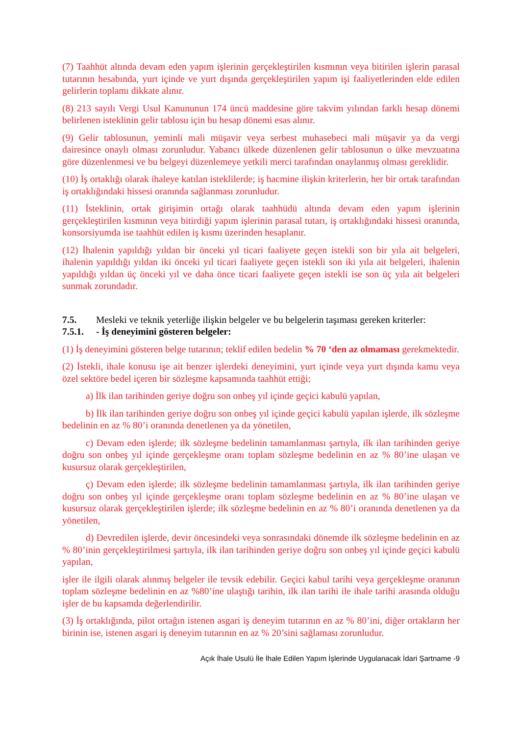(7) Taahhüt altında devam eden yapım işlerinin gerçekleştirilen kısmının veya bitirilen işlerin parasal tutarının hesabında, yurt içinde ve yurt dışında gerçekleştirilen yapım işi faaliyetlerinden elde edilen gelirlerin toplamı dikkate alınır.
(8) 213 sayılı Vergi Usul Kanununun 174 üncü maddesine göre takvim yılından farklı hesap dönemi belirlenen isteklinin gelir tablosu için bu hesap dönemi esas alınır.
(9) Gelir tablosunun, yeminli mali müşavir veya serbest muhasebeci mali müşavir ya da vergi dairesince onaylı olması zorunludur. Yabancı ülkede düzenlenen gelir tablosunun o ülke mevzuatına göre düzenlenmesi ve bu belgeyi düzenlemeye yetkili merci tarafından onaylanmış olması gereklidir.
(10) İş ortaklığı olarak ihaleye katılan isteklilerde; iş hacmine ilişkin kriterlerin, her bir ortak tarafından iş ortaklığındaki hissesi oranında sağlanması zorunludur.
(11) İsteklinin, ortak girişimin ortağı olarak taahhüdü altında devam eden yapım işlerinin gerçekleştirilen kısmının veya bitirdiği yapım işlerinin parasal tutarı, iş ortaklığındaki hissesi oranında, konsorsiyumda ise taahhüt edilen iş kısmı üzerinden hesaplanır.
(12) İhalenin yapıldığı yıldan bir önceki yıl ticari faaliyete geçen istekli son bir yıla ait belgeleri, ihalenin yapıldığı yıldan iki önceki yıl ticari faaliyete geçen istekli son iki yıla ait belgeleri, ihalenin yapıldığı yıldan üç önceki yıl ve daha önce ticari faaliyete geçen istekli ise son üç yıla ait belgeleri sunmak zorundadır.
7.5. Mesleki ve teknik yeterliğe ilişkin belgeler ve bu belgelerin taşıması gereken kriterler:
7.5.1. - İş deneyimini gösteren belgeler:
(1) İş deneyimini gösteren belge tutarının; teklif edilen bedelin % 70 ‘den az olmaması gerekmektedir.
(2) İstekli, ihale konusu işe ait benzer işlerdeki deneyimini, yurt içinde veya yurt dışında kamu veya özel sektöre bedel içeren bir sözleşme kapsamında taahhüt ettiği;
a) İlk ilan tarihinden geriye doğru son onbeş yıl içinde geçici kabulü yapılan,
b) İlk ilan tarihinden geriye doğru son onbeş yıl içinde geçici kabulü yapılan işlerde, ilk sözleşme bedelinin en az % 80’i oranında denetlenen ya da yönetilen,
c) Devam eden işlerde; ilk sözleşme bedelinin tamamlanması şartıyla, ilk ilan tarihinden geriye doğru son onbeş yıl içinde gerçekleşme oranı toplam sözleşme bedelinin en az % 80’ine ulaşan ve kusursuz olarak gerçekleştirilen,
ç) Devam eden işlerde; ilk sözleşme bedelinin tamamlanması şartıyla, ilk ilan tarihinden geriye doğru son onbeş yıl içinde gerçekleşme oranı toplam sözleşme bedelinin en az % 80’ine ulaşan ve kusursuz olarak gerçekleştirilen işlerde; ilk sözleşme bedelinin en az % 80’i oranında denetlenen ya da yönetilen,
d) Devredilen işlerde, devir öncesindeki veya sonrasındaki dönemde ilk sözleşme bedelinin en az % 80’inin gerçekleştirilmesi şartıyla, ilk ilan tarihinden geriye doğru son onbeş yıl içinde geçici kabulü yapılan,
işler ile ilgili olarak alınmış belgeler ile tevsik edebilir. Geçici kabul tarihi veya gerçekleşme oranının toplam sözleşme bedelinin en az %80’ine ulaştığı tarihin, ilk ilan tarihi ile ihale tarihi arasında olduğu işler de bu kapsamda değerlendirilir.
(3) İş ortaklığında, pilot ortağın istenen asgari iş deneyim tutarının en az % 80’ini, diğer ortakların her birinin ise, istenen asgari iş deneyim tutarının en az % 20’sini sağlaması zorunludur.
Açık İhale Usulü İle İhale Edilen Yapım İşlerinde Uygulanacak İdari Şartname -9